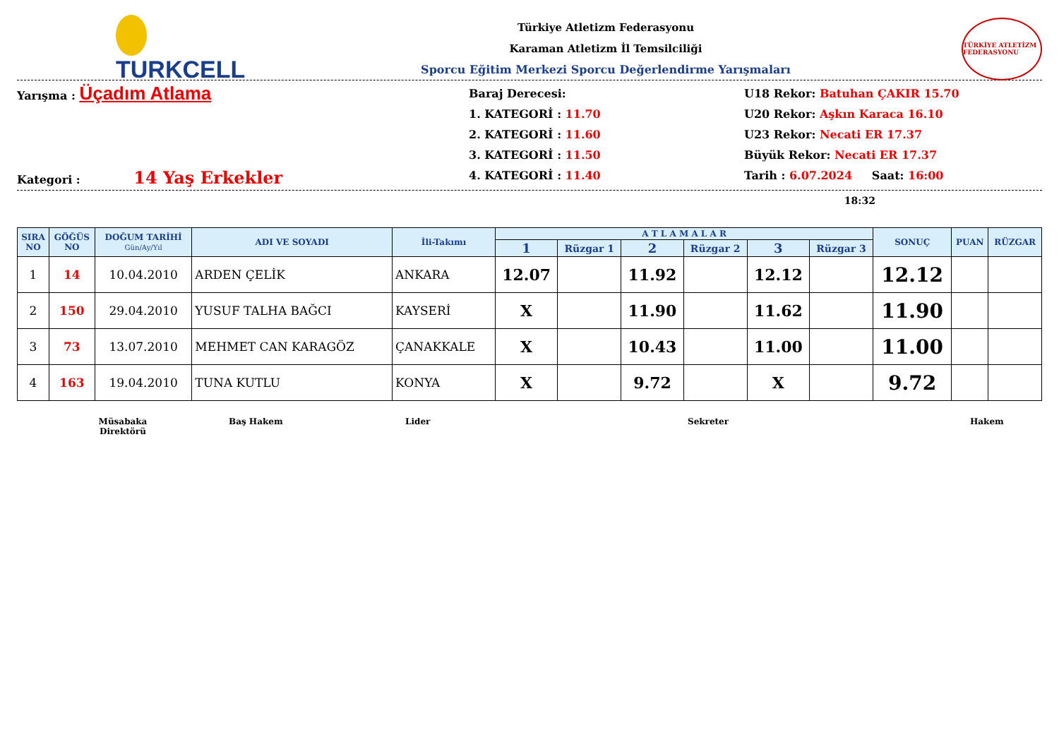TURKCELL
Türkiye Atletizm Federasyonu
Karaman Atletizm İl Temsilciliği
Sporcu Eğitim Merkezi Sporcu Değerlendirme Yarışmaları
TÜRKİYE ATLETİZM FEDERASYONU
Yarışma : Üçadım Atlama
Kategori : 14 Yaş Erkekler
Baraj Derecesi:
1. KATEGORİ : 11.70
2. KATEGORİ : 11.60
3. KATEGORİ : 11.50
4. KATEGORİ : 11.40
U18 Rekor: Batuhan ÇAKIR 15.70
U20 Rekor: Aşkın Karaca 16.10
U23 Rekor: Necati ER 17.37
Büyük Rekor: Necati ER 17.37
Tarih : 6.07.2024 Saat: 16:00
18:32
| SIRA NO | GÖĞÜS NO | DOĞUM TARİHİ Gün/Ay/Yıl | ADI VE SOYADI | İli-Takımı | A T L A M A L A R | | | | | | SONUÇ | PUAN | RÜZGAR |
| --- | --- | --- | --- | --- | --- | --- | --- | --- | --- | --- | --- | --- | --- |
| | | | | | 1 | Rüzgar 1 | 2 | Rüzgar 2 | 3 | Rüzgar 3 | | | |
| 1 | 14 | 10.04.2010 | ARDEN ÇELİK | ANKARA | 12.07 | | 11.92 | | 12.12 | | 12.12 | | |
| 2 | 150 | 29.04.2010 | YUSUF TALHA BAĞCI | KAYSERİ | X | | 11.90 | | 11.62 | | 11.90 | | |
| 3 | 73 | 13.07.2010 | MEHMET CAN KARAGÖZ | ÇANAKKALE | X | | 10.43 | | 11.00 | | 11.00 | | |
| 4 | 163 | 19.04.2010 | TUNA KUTLU | KONYA | X | | 9.72 | | X | | 9.72 | | |
Müsabaka
Direktörü
Baş Hakem Lider Sekreter Hakem